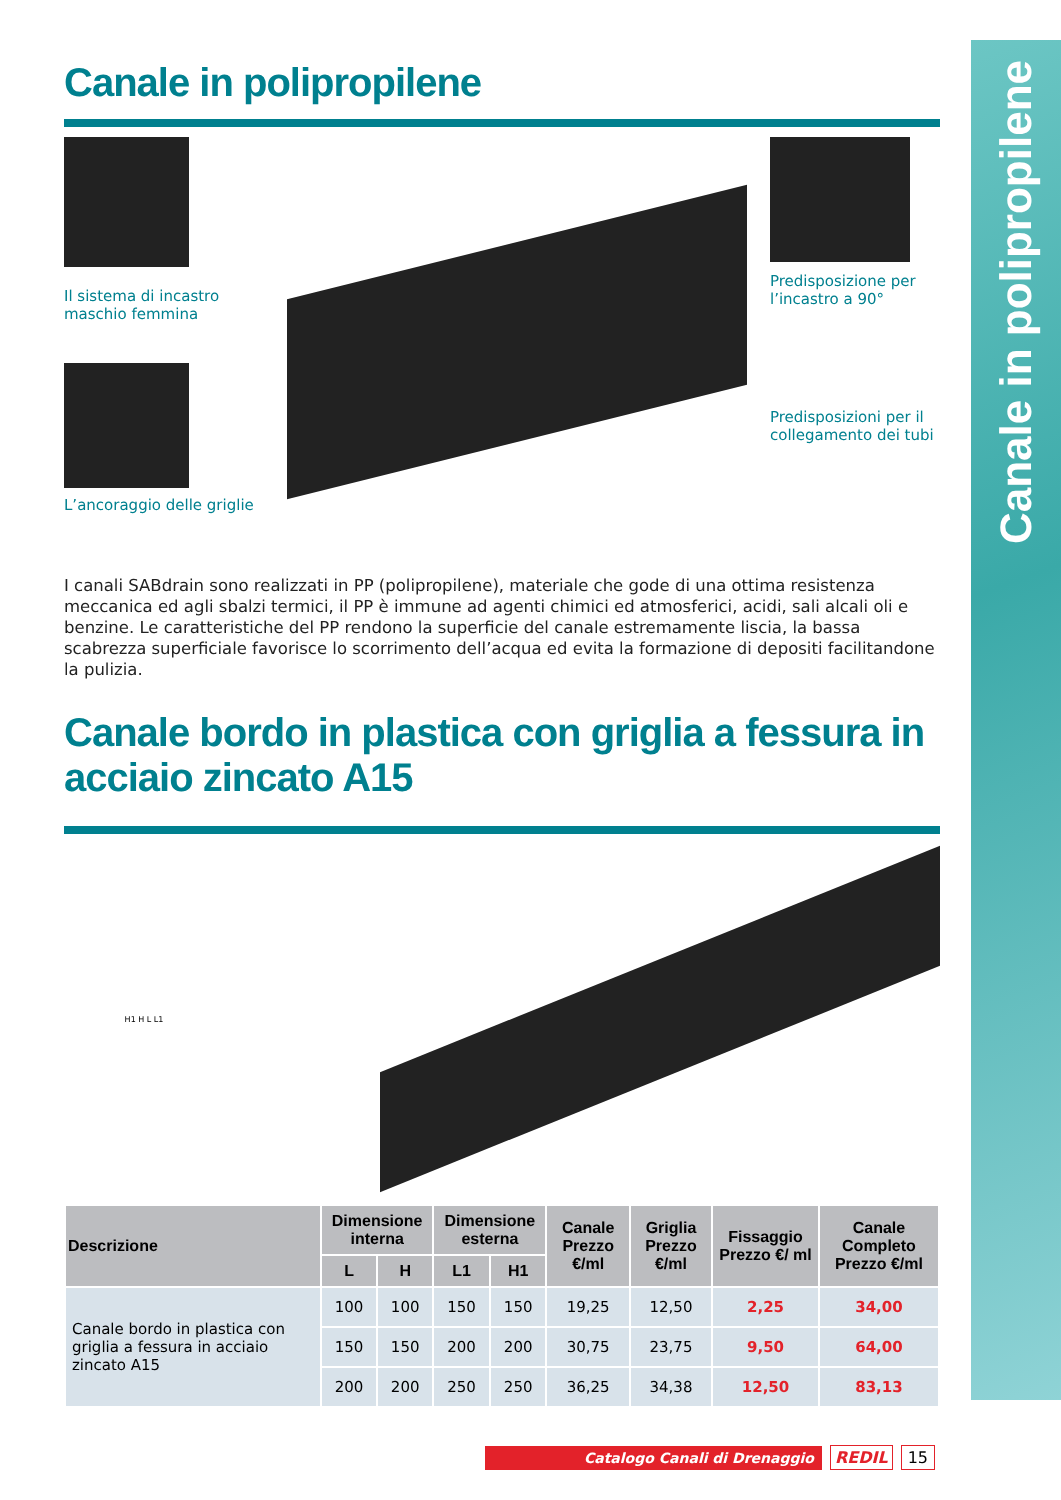Canale in polipropilene
Canale in polipropilene
Il sistema di incastro maschio femmina
L’ancoraggio delle griglie
Predisposizione per l’incastro a 90°
Predisposizioni per il collegamento dei tubi
I canali SABdrain sono realizzati in PP (polipropilene), materiale che gode di una ottima resistenza meccanica ed agli sbalzi termici, il PP è immune ad agenti chimici ed atmosferici, acidi, sali alcali oli e benzine. Le caratteristiche del PP rendono la superficie del canale estremamente liscia, la bassa scabrezza superficiale favorisce lo scorrimento dell’acqua ed evita la formazione di depositi facilitandone la pulizia.
Canale bordo in plastica con griglia a fessura in acciaio zincato A15
H1 H L L1
| Descrizione | Dimensione interna | | Dimensione esterna | | Canale Prezzo €/ml | Griglia Prezzo €/ml | Fissaggio Prezzo €/ ml | Canale Completo Prezzo €/ml |
| --- | --- | --- | --- | --- | --- | --- | --- | --- |
| | L | H | L1 | H1 | | | | |
| Canale bordo in plastica con griglia a fessura in acciaio zincato A15 | 100 | 100 | 150 | 150 | 19,25 | 12,50 | 2,25 | 34,00 |
| | 150 | 150 | 200 | 200 | 30,75 | 23,75 | 9,50 | 64,00 |
| | 200 | 200 | 250 | 250 | 36,25 | 34,38 | 12,50 | 83,13 |
Catalogo Canali di Drenaggio REDIL 15